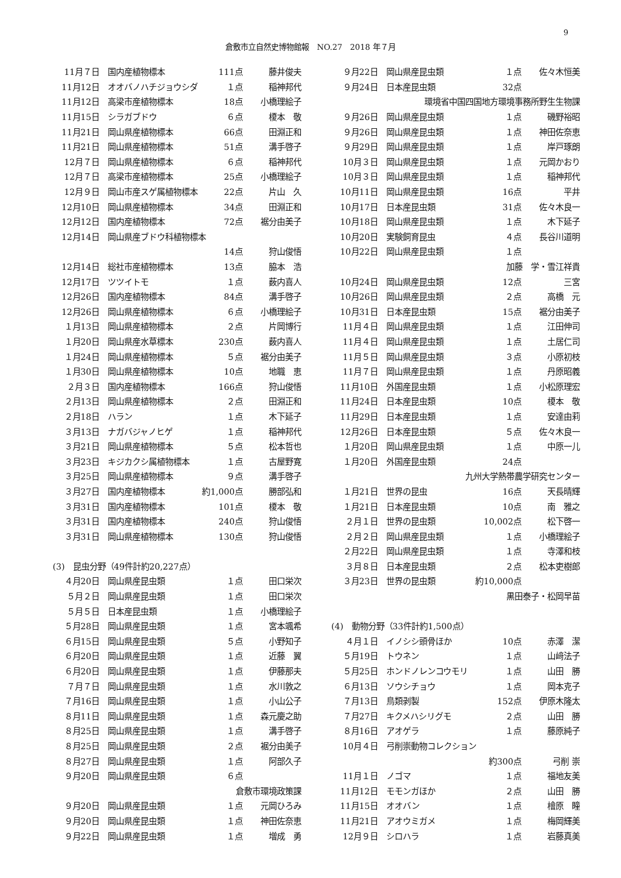9
倉敷市立自然史博物館報　NO.27　2018 年７月
| 11月７日 | 国内産植物標本 | 111点 | 藤井俊夫 |
| 11月12日 | オオバノハチジョウシダ | １点 | 稲神邦代 |
| 11月12日 | 高梁市産植物標本 | 18点 | 小橋理絵子 |
| 11月15日 | シラガブドウ | ６点 | 榎本 敬 |
| 11月21日 | 岡山県産植物標本 | 66点 | 田淵正和 |
| 11月21日 | 岡山県産植物標本 | 51点 | 溝手啓子 |
| 12月７日 | 岡山県産植物標本 | ６点 | 稲神邦代 |
| 12月７日 | 高梁市産植物標本 | 25点 | 小橋理絵子 |
| 12月９日 | 岡山市産スゲ属植物標本 | 22点 | 片山 久 |
| 12月10日 | 岡山県産植物標本 | 34点 | 田淵正和 |
| 12月12日 | 国内産植物標本 | 72点 | 裾分由美子 |
| 12月14日 | 岡山県産ブドウ科植物標本 | | |
| | | 14点 | 狩山俊悟 |
| 12月14日 | 総社市産植物標本 | 13点 | 脇本 浩 |
| 12月17日 | ツツイトモ | １点 | 薮内喜人 |
| 12月26日 | 国内産植物標本 | 84点 | 溝手啓子 |
| 12月26日 | 岡山県産植物標本 | ６点 | 小橋理絵子 |
| １月13日 | 岡山県産植物標本 | ２点 | 片岡博行 |
| １月20日 | 岡山県産水草標本 | 230点 | 薮内喜人 |
| １月24日 | 岡山県産植物標本 | ５点 | 裾分由美子 |
| １月30日 | 岡山県産植物標本 | 10点 | 地職 恵 |
| ２月３日 | 国内産植物標本 | 166点 | 狩山俊悟 |
| ２月13日 | 岡山県産植物標本 | ２点 | 田淵正和 |
| ２月18日 | ハラン | １点 | 木下延子 |
| ３月13日 | ナガバジャノヒゲ | １点 | 稲神邦代 |
| ３月21日 | 岡山県産植物標本 | ５点 | 松本哲也 |
| ３月23日 | キジカクシ属植物標本 | １点 | 古屋野寛 |
| ３月25日 | 岡山県産植物標本 | ９点 | 溝手啓子 |
| ３月27日 | 国内産植物標本 | 約1,000点 | 勝部弘和 |
| ３月31日 | 国内産植物標本 | 101点 | 榎本 敬 |
| ３月31日 | 国内産植物標本 | 240点 | 狩山俊悟 |
| ３月31日 | 岡山県産植物標本 | 130点 | 狩山俊悟 |
| (3) 昆虫分野（49件計約20,227点） | | | |
| ４月20日 | 岡山県産昆虫類 | １点 | 田口栄次 |
| ５月２日 | 岡山県産昆虫類 | １点 | 田口栄次 |
| ５月５日 | 日本産昆虫類 | １点 | 小橋理絵子 |
| ５月28日 | 岡山県産昆虫類 | １点 | 宮本颯希 |
| ６月15日 | 岡山県産昆虫類 | ５点 | 小野知子 |
| ６月20日 | 岡山県産昆虫類 | １点 | 近藤 翼 |
| ６月20日 | 岡山県産昆虫類 | １点 | 伊藤那夫 |
| ７月７日 | 岡山県産昆虫類 | １点 | 水川敦之 |
| ７月16日 | 岡山県産昆虫類 | １点 | 小山公子 |
| ８月11日 | 岡山県産昆虫類 | １点 | 森元慶之助 |
| ８月25日 | 岡山県産昆虫類 | １点 | 溝手啓子 |
| ８月25日 | 岡山県産昆虫類 | ２点 | 裾分由美子 |
| ８月27日 | 岡山県産昆虫類 | １点 | 阿部久子 |
| ９月20日 | 岡山県産昆虫類 | ６点 | |
| 倉敷市環境政策課 | | | |
| ９月20日 | 岡山県産昆虫類 | １点 | 元岡ひろみ |
| ９月20日 | 岡山県産昆虫類 | １点 | 神田佐奈恵 |
| ９月22日 | 岡山県産昆虫類 | １点 | 増成 勇 |
| ９月22日 | 岡山県産昆虫類 | １点 | 佐々木恒美 |
| ９月24日 | 日本産昆虫類 | 32点 | |
| 環境省中国四国地方環境事務所野生生物課 | | | |
| ９月26日 | 岡山県産昆虫類 | １点 | 磯野裕昭 |
| ９月26日 | 岡山県産昆虫類 | １点 | 神田佐奈恵 |
| ９月29日 | 岡山県産昆虫類 | １点 | 岸戸琢朗 |
| 10月３日 | 岡山県産昆虫類 | １点 | 元岡かおり |
| 10月３日 | 岡山県産昆虫類 | １点 | 稲神邦代 |
| 10月11日 | 岡山県産昆虫類 | 16点 | 平井 |
| 10月17日 | 日本産昆虫類 | 31点 | 佐々木良一 |
| 10月18日 | 岡山県産昆虫類 | １点 | 木下延子 |
| 10月20日 | 実験飼育昆虫 | ４点 | 長谷川道明 |
| 10月22日 | 岡山県産昆虫類 | １点 | |
| 加藤 学・雪江祥貴 | | | |
| 10月24日 | 岡山県産昆虫類 | 12点 | 三宮 |
| 10月26日 | 岡山県産昆虫類 | ２点 | 高橋 元 |
| 10月31日 | 日本産昆虫類 | 15点 | 裾分由美子 |
| 11月４日 | 岡山県産昆虫類 | １点 | 江田伸司 |
| 11月４日 | 岡山県産昆虫類 | １点 | 土居仁司 |
| 11月５日 | 岡山県産昆虫類 | ３点 | 小原初枝 |
| 11月７日 | 岡山県産昆虫類 | １点 | 丹原昭義 |
| 11月10日 | 外国産昆虫類 | １点 | 小松原理宏 |
| 11月24日 | 日本産昆虫類 | 10点 | 榎本 敬 |
| 11月29日 | 日本産昆虫類 | １点 | 安達由莉 |
| 12月26日 | 日本産昆虫類 | ５点 | 佐々木良一 |
| １月20日 | 岡山県産昆虫類 | １点 | 中原一儿 |
| １月20日 | 外国産昆虫類 | 24点 | |
| 九州大学熱帯農学研究センター | | | |
| １月21日 | 世界の昆虫 | 16点 | 天長晴輝 |
| １月21日 | 日本産昆虫類 | 10点 | 南 雅之 |
| ２月１日 | 世界の昆虫類 | 10,002点 | 松下啓一 |
| ２月２日 | 岡山県産昆虫類 | １点 | 小橋理絵子 |
| ２月22日 | 岡山県産昆虫類 | １点 | 寺澤和枝 |
| ３月８日 | 日本産昆虫類 | ２点 | 松本吏樹郎 |
| ３月23日 | 世界の昆虫類 | 約10,000点 | |
| 黒田泰子・松岡早苗 | | | |
| (4) 動物分野（33件計約1,500点） | | | |
| ４月１日 | イノシシ頭骨ほか | 10点 | 赤澤 潔 |
| ５月19日 | トウネン | １点 | 山﨑法子 |
| ５月25日 | ホンドノレンコウモリ | １点 | 山田 勝 |
| ６月13日 | ソウシチョウ | １点 | 岡本克子 |
| ７月13日 | 鳥類剥製 | 152点 | 伊原木隆太 |
| ７月27日 | キクメハシリグモ | ２点 | 山田 勝 |
| ８月16日 | アオゲラ | １点 | 藤原純子 |
| 10月４日 | 弓削崇動物コレクション | | |
| | | 約300点 | 弓削 崇 |
| 11月１日 | ノゴマ | １点 | 福地友美 |
| 11月12日 | モモンガほか | ２点 | 山田 勝 |
| 11月15日 | オオバン | １点 | 檜原 瞳 |
| 11月21日 | アオウミガメ | １点 | 梅岡輝美 |
| 12月９日 | シロハラ | １点 | 岩藤真美 |